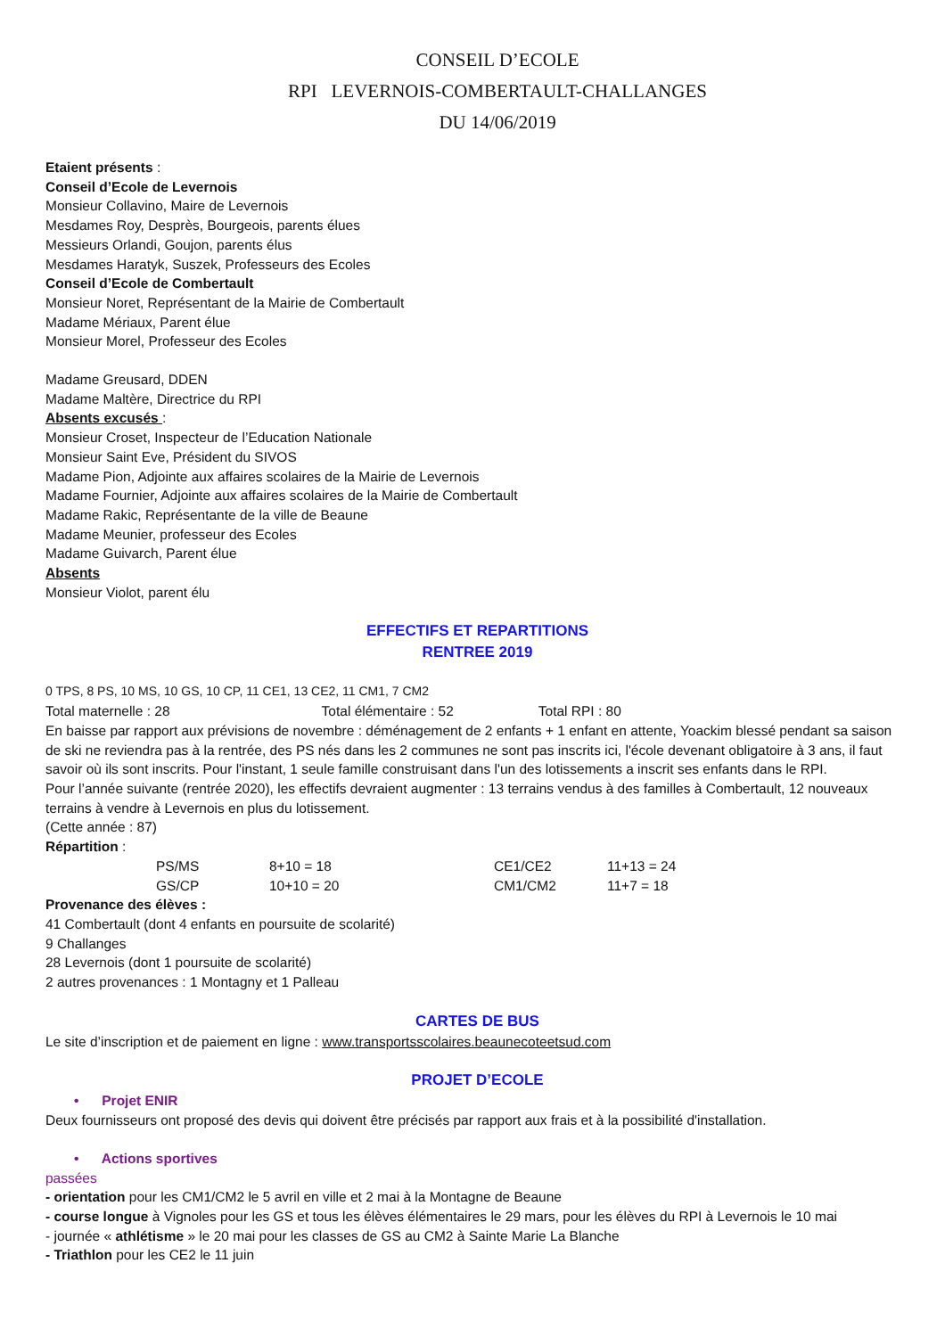CONSEIL D’ECOLE
RPI LEVERNOIS-COMBERTAULT-CHALLANGES
DU 14/06/2019
Etaient présents :
Conseil d’Ecole de Levernois
Monsieur Collavino, Maire de Levernois
Mesdames Roy, Desprès, Bourgeois, parents élues
Messieurs Orlandi, Goujon, parents élus
Mesdames Haratyk, Suszek, Professeurs des Ecoles
Conseil d’Ecole de Combertault
Monsieur Noret, Représentant de la Mairie de Combertault
Madame Mériaux, Parent élue
Monsieur Morel, Professeur des Ecoles
Madame Greusard, DDEN
Madame Maltère, Directrice du RPI
Absents excusés :
Monsieur Croset, Inspecteur de l’Education Nationale
Monsieur Saint Eve, Président du SIVOS
Madame Pion, Adjointe aux affaires scolaires de la Mairie de Levernois
Madame Fournier, Adjointe aux affaires scolaires de la Mairie de Combertault
Madame Rakic, Représentante de la ville de Beaune
Madame Meunier, professeur des Ecoles
Madame Guivarch, Parent élue
Absents
Monsieur Violot, parent élu
EFFECTIFS ET REPARTITIONS
RENTREE 2019
0 TPS, 8 PS, 10 MS, 10 GS, 10 CP, 11 CE1, 13 CE2, 11 CM1, 7 CM2
Total maternelle : 28 Total élémentaire : 52 Total RPI : 80
En baisse par rapport aux prévisions de novembre : déménagement de 2 enfants + 1 enfant en attente, Yoackim blessé pendant sa saison de ski ne reviendra pas à la rentrée, des PS nés dans les 2 communes ne sont pas inscrits ici, l'école devenant obligatoire à 3 ans, il faut savoir où ils sont inscrits. Pour l'instant, 1 seule famille construisant dans l'un des lotissements a inscrit ses enfants dans le RPI.
Pour l’année suivante (rentrée 2020), les effectifs devraient augmenter : 13 terrains vendus à des familles à Combertault, 12 nouveaux terrains à vendre à Levernois en plus du lotissement.
(Cette année : 87)
Répartition :
| PS/MS | 8+10 = 18 | CE1/CE2 | 11+13 = 24 |
| GS/CP | 10+10 = 20 | CM1/CM2 | 11+7 = 18 |
Provenance des élèves :
41 Combertault (dont 4 enfants en poursuite de scolarité)
9 Challanges
28 Levernois (dont 1 poursuite de scolarité)
2 autres provenances : 1 Montagny et 1 Palleau
CARTES DE BUS
Le site d’inscription et de paiement en ligne : www.transportsscolaires.beaunecoteetsud.com
PROJET D’ECOLE
• Projet ENIR
Deux fournisseurs ont proposé des devis qui doivent être précisés par rapport aux frais et à la possibilité d'installation.
• Actions sportives
passées
- orientation pour les CM1/CM2 le 5 avril en ville et 2 mai à la Montagne de Beaune
- course longue à Vignoles pour les GS et tous les élèves élémentaires le 29 mars, pour les élèves du RPI à Levernois le 10 mai
- journée « athlétisme » le 20 mai pour les classes de GS au CM2 à Sainte Marie La Blanche
- Triathlon pour les CE2 le 11 juin